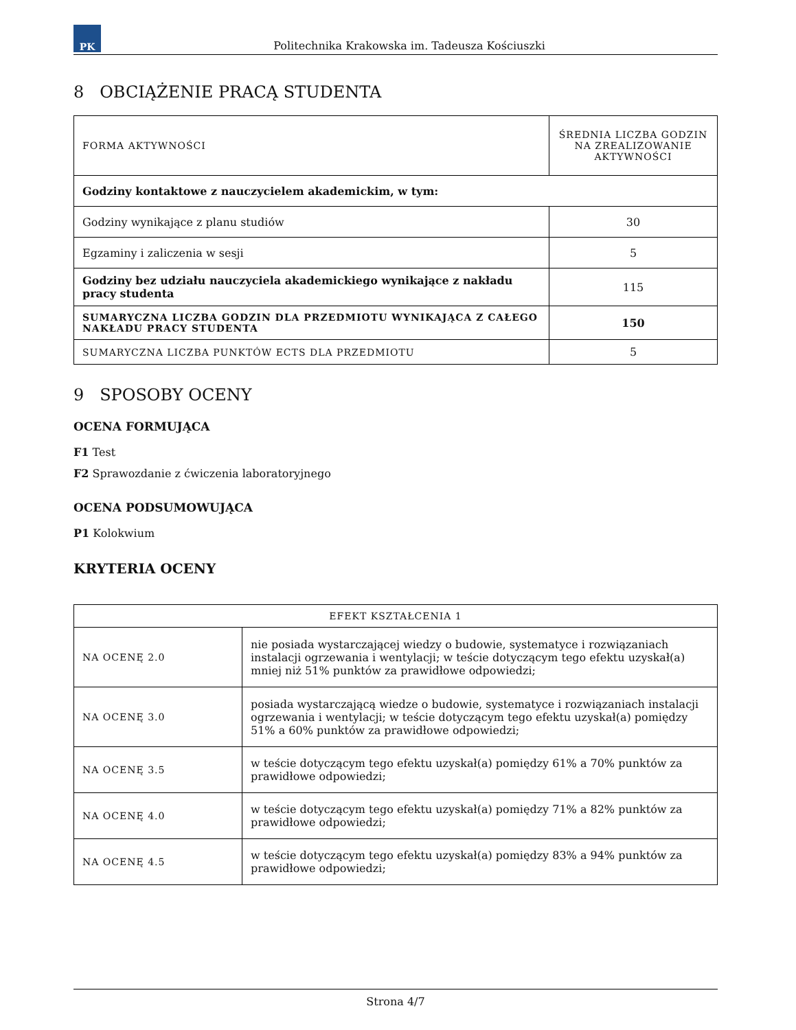PK
Politechnika Krakowska im. Tadeusza Kościuszki
8 OBCIĄŻENIE PRACĄ STUDENTA
| FORMA AKTYWNOŚCI | ŚREDNIA LICZBA GODZIN NA ZREALIZOWANIE AKTYWNOŚCI |
| --- | --- |
| Godziny kontaktowe z nauczycielem akademickim, w tym: | |
| Godziny wynikające z planu studiów | 30 |
| Egzaminy i zaliczenia w sesji | 5 |
| Godziny bez udziału nauczyciela akademickiego wynikające z nakładu pracy studenta | 115 |
| SUMARYCZNA LICZBA GODZIN DLA PRZEDMIOTU WYNIKAJĄCA Z CAŁEGO NAKŁADU PRACY STUDENTA | 150 |
| SUMARYCZNA LICZBA PUNKTÓW ECTS DLA PRZEDMIOTU | 5 |
9 SPOSOBY OCENY
OCENA FORMUJĄCA
F1 Test
F2 Sprawozdanie z ćwiczenia laboratoryjnego
OCENA PODSUMOWUJĄCA
P1 Kolokwium
KRYTERIA OCENY
| EFEKT KSZTAŁCENIA 1 | |
| --- | --- |
| NA OCENĘ 2.0 | nie posiada wystarczającej wiedzy o budowie, systematyce i rozwiązaniach instalacji ogrzewania i wentylacji; w teście dotyczącym tego efektu uzyskał(a) mniej niż 51% punktów za prawidłowe odpowiedzi; |
| NA OCENĘ 3.0 | posiada wystarczającą wiedze o budowie, systematyce i rozwiązaniach instalacji ogrzewania i wentylacji; w teście dotyczącym tego efektu uzyskał(a) pomiędzy 51% a 60% punktów za prawidłowe odpowiedzi; |
| NA OCENĘ 3.5 | w teście dotyczącym tego efektu uzyskał(a) pomiędzy 61% a 70% punktów za prawidłowe odpowiedzi; |
| NA OCENĘ 4.0 | w teście dotyczącym tego efektu uzyskał(a) pomiędzy 71% a 82% punktów za prawidłowe odpowiedzi; |
| NA OCENĘ 4.5 | w teście dotyczącym tego efektu uzyskał(a) pomiędzy 83% a 94% punktów za prawidłowe odpowiedzi; |
Strona 4/7